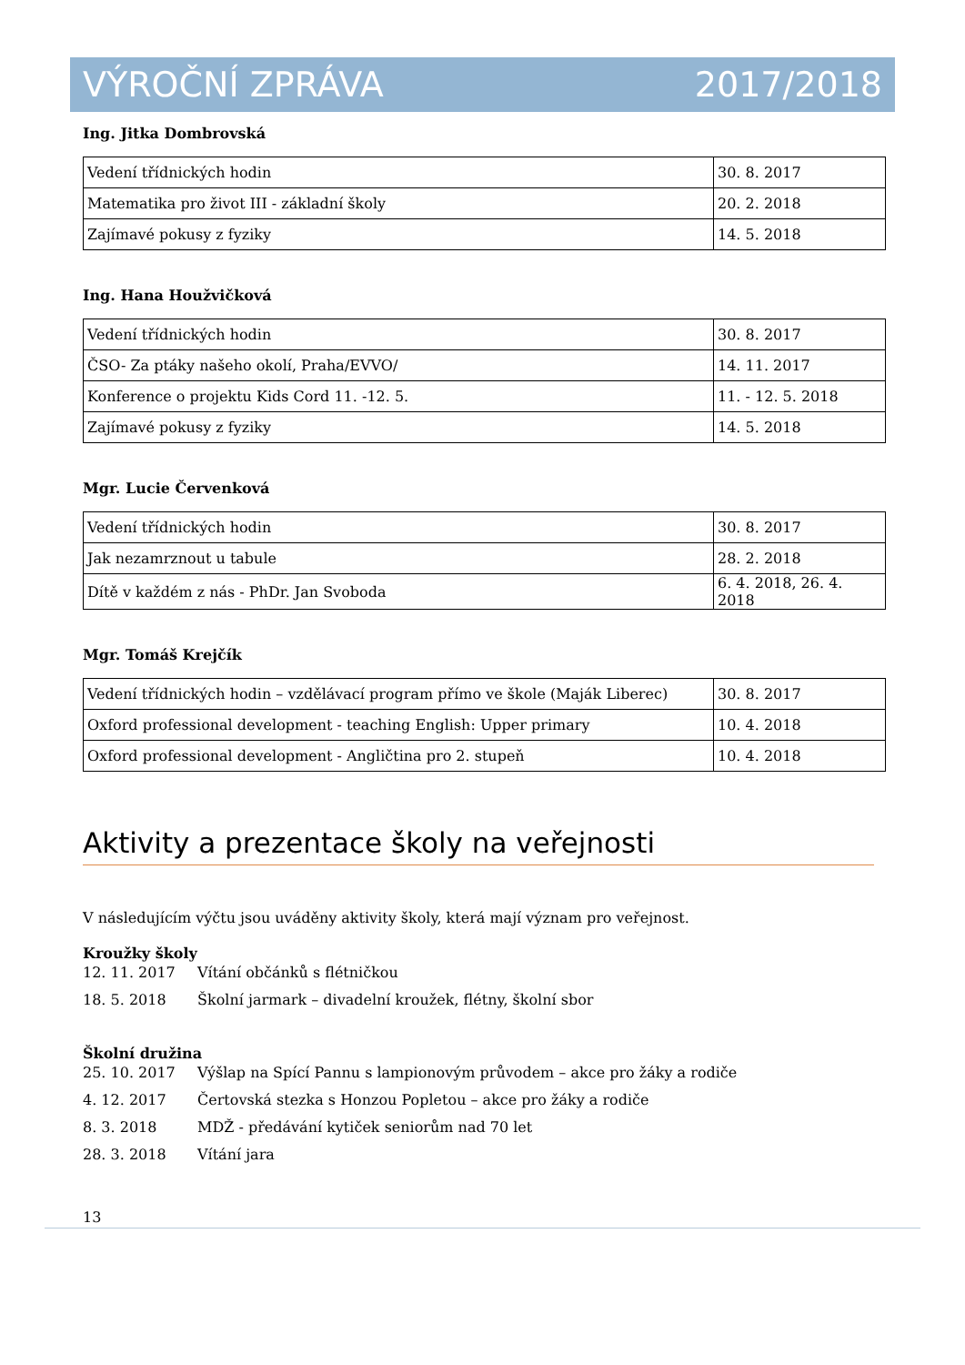VÝROČNÍ ZPRÁVA 2017/2018
Ing. Jitka Dombrovská
| Vedení třídnických hodin | 30. 8. 2017 |
| Matematika pro život III - základní školy | 20. 2. 2018 |
| Zajímavé pokusy z fyziky | 14. 5. 2018 |
Ing. Hana Houžvičková
| Vedení třídnických hodin | 30. 8. 2017 |
| ČSO- Za ptáky našeho okolí, Praha/EVVO/ | 14. 11. 2017 |
| Konference o projektu Kids Cord 11. -12. 5. | 11. - 12. 5. 2018 |
| Zajímavé pokusy z fyziky | 14. 5. 2018 |
Mgr. Lucie Červenková
| Vedení třídnických hodin | 30. 8. 2017 |
| Jak nezamrznout u tabule | 28. 2. 2018 |
| Dítě v každém z nás - PhDr. Jan Svoboda | 6. 4. 2018, 26. 4. 2018 |
Mgr. Tomáš Krejčík
| Vedení třídnických hodin – vzdělávací program přímo ve škole (Maják Liberec) | 30. 8. 2017 |
| Oxford professional development - teaching English: Upper primary | 10. 4. 2018 |
| Oxford professional development - Angličtina pro 2. stupeň | 10. 4. 2018 |
Aktivity a prezentace školy na veřejnosti
V následujícím výčtu jsou uváděny aktivity školy, která mají význam pro veřejnost.
Kroužky školy
12. 11. 2017 Vítání občánků s flétničkou
18. 5. 2018 Školní jarmark – divadelní kroužek, flétny, školní sbor
Školní družina
25. 10. 2017 Výšlap na Spící Pannu s lampionovým průvodem – akce pro žáky a rodiče
4. 12. 2017 Čertovská stezka s Honzou Popletou – akce pro žáky a rodiče
8. 3. 2018 MDŽ - předávání kytiček seniorům nad 70 let
28. 3. 2018 Vítání jara
13